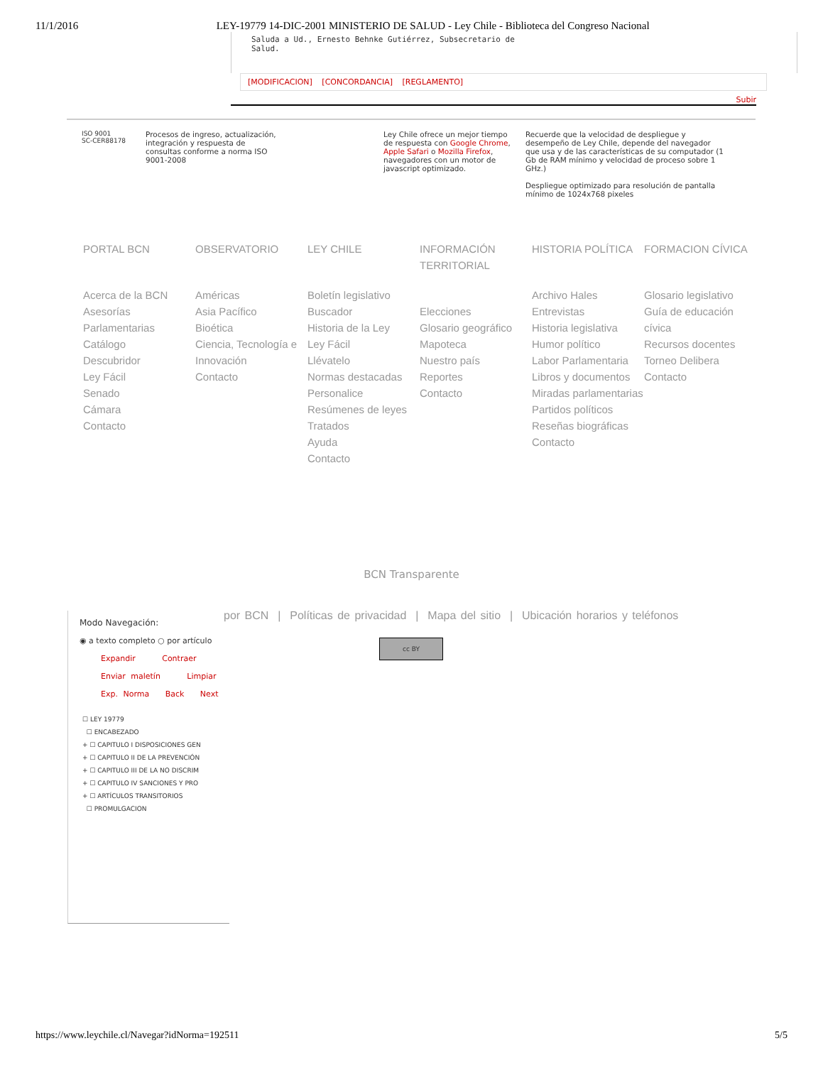11/1/2016 LEY-19779 14-DIC-2001 MINISTERIO DE SALUD - Ley Chile - Biblioteca del Congreso Nacional
Saluda a Ud., Ernesto Behnke Gutiérrez, Subsecretario de
Salud.
[MODIFICACION] [CONCORDANCIA] [REGLAMENTO]
Subir
ISO 9001
SC-CER88178
Procesos de ingreso, actualización, integración y respuesta de consultas conforme a norma ISO 9001-2008
Ley Chile ofrece un mejor tiempo de respuesta con Google Chrome, Apple Safari o Mozilla Firefox, navegadores con un motor de javascript optimizado.
Recuerde que la velocidad de despliegue y desempeño de Ley Chile, depende del navegador que usa y de las características de su computador (1 Gb de RAM mínimo y velocidad de proceso sobre 1 GHz.)
Despliegue optimizado para resolución de pantalla mínimo de 1024x768 pixeles
PORTAL BCN
Acerca de la BCN
Asesorías Parlamentarias
Catálogo
Descubridor
Ley Fácil
Senado
Cámara
Contacto
OBSERVATORIO
Américas
Asia Pacífico
Bioética
Ciencia, Tecnología e Innovación
Contacto
LEY CHILE
Boletín legislativo
Buscador
Historia de la Ley
Ley Fácil
Llévatelo
Normas destacadas
Personalice
Resúmenes de leyes
Tratados
Ayuda
Contacto
INFORMACIÓN TERRITORIAL
Elecciones
Glosario geográfico
Mapoteca
Nuestro país
Reportes
Contacto
HISTORIA POLÍTICA
Archivo Hales
Entrevistas
Historia legislativa
Humor político
Labor Parlamentaria
Libros y documentos
Miradas parlamentarias
Partidos políticos
Reseñas biográficas
Contacto
FORMACION CÍVICA
Glosario legislativo
Guía de educación cívica
Recursos docentes
Torneo Delibera
Contacto
BCN Transparente
por BCN | Políticas de privacidad | Mapa del sitio | Ubicación horarios y teléfonos
cc BY
Modo Navegación:
◉ a texto completo ○ por artículo
Expandir Contraer
Enviar maletín Limpiar
Exp. Norma Back Next
☐ LEY 19779
☐ ENCABEZADO
+ ☐ CAPITULO I DISPOSICIONES GEN
+ ☐ CAPITULO II DE LA PREVENCIÓN
+ ☐ CAPITULO III DE LA NO DISCRIM
+ ☐ CAPITULO IV SANCIONES Y PRO
+ ☐ ARTÍCULOS TRANSITORIOS
☐ PROMULGACION
https://www.leychile.cl/Navegar?idNorma=192511 5/5